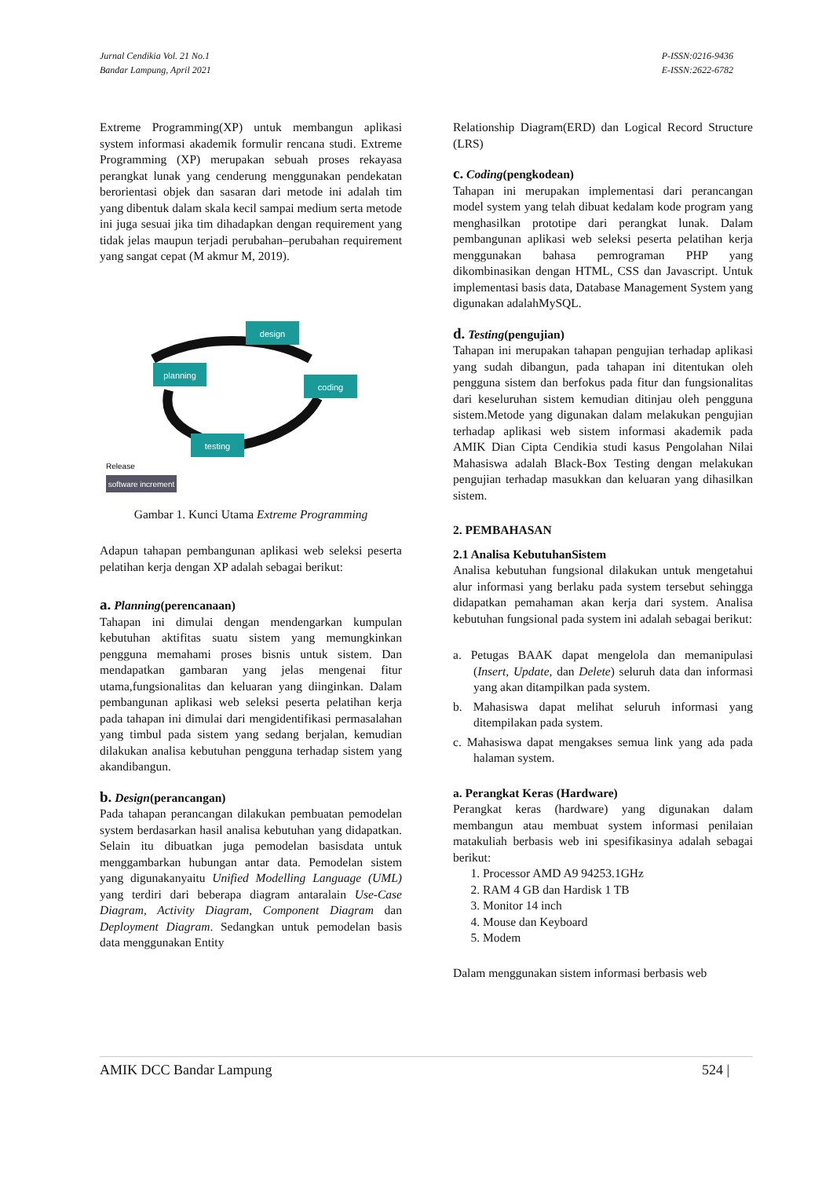Jurnal Cendikia Vol. 21 No.1
Bandar Lampung, April 2021
P-ISSN:0216-9436
E-ISSN:2622-6782
Extreme Programming(XP) untuk membangun aplikasi system informasi akademik formulir rencana studi. Extreme Programming (XP) merupakan sebuah proses rekayasa perangkat lunak yang cenderung menggunakan pendekatan berorientasi objek dan sasaran dari metode ini adalah tim yang dibentuk dalam skala kecil sampai medium serta metode ini juga sesuai jika tim dihadapkan dengan requirement yang tidak jelas maupun terjadi perubahan–perubahan requirement yang sangat cepat (M akmur M, 2019).
design
planning
coding
testing
software increment
Release
Gambar 1. Kunci Utama Extreme Programming
Adapun tahapan pembangunan aplikasi web seleksi peserta pelatihan kerja dengan XP adalah sebagai berikut:
a. Planning(perencanaan)
Tahapan ini dimulai dengan mendengarkan kumpulan kebutuhan aktifitas suatu sistem yang memungkinkan pengguna memahami proses bisnis untuk sistem. Dan mendapatkan gambaran yang jelas mengenai fitur utama,fungsionalitas dan keluaran yang diinginkan. Dalam pembangunan aplikasi web seleksi peserta pelatihan kerja pada tahapan ini dimulai dari mengidentifikasi permasalahan yang timbul pada sistem yang sedang berjalan, kemudian dilakukan analisa kebutuhan pengguna terhadap sistem yang akandibangun.
b. Design(perancangan)
Pada tahapan perancangan dilakukan pembuatan pemodelan system berdasarkan hasil analisa kebutuhan yang didapatkan. Selain itu dibuatkan juga pemodelan basisdata untuk menggambarkan hubungan antar data. Pemodelan sistem yang digunakanyaitu Unified Modelling Language (UML) yang terdiri dari beberapa diagram antaralain Use-Case Diagram, Activity Diagram, Component Diagram dan Deployment Diagram. Sedangkan untuk pemodelan basis data menggunakan Entity
Relationship Diagram(ERD) dan Logical Record Structure (LRS)
c. Coding(pengkodean)
Tahapan ini merupakan implementasi dari perancangan model system yang telah dibuat kedalam kode program yang menghasilkan prototipe dari perangkat lunak. Dalam pembangunan aplikasi web seleksi peserta pelatihan kerja menggunakan bahasa pemrograman PHP yang dikombinasikan dengan HTML, CSS dan Javascript. Untuk implementasi basis data, Database Management System yang digunakan adalahMySQL.
d. Testing(pengujian)
Tahapan ini merupakan tahapan pengujian terhadap aplikasi yang sudah dibangun, pada tahapan ini ditentukan oleh pengguna sistem dan berfokus pada fitur dan fungsionalitas dari keseluruhan sistem kemudian ditinjau oleh pengguna sistem.Metode yang digunakan dalam melakukan pengujian terhadap aplikasi web sistem informasi akademik pada AMIK Dian Cipta Cendikia studi kasus Pengolahan Nilai Mahasiswa adalah Black-Box Testing dengan melakukan pengujian terhadap masukkan dan keluaran yang dihasilkan sistem.
2. PEMBAHASAN
2.1 Analisa KebutuhanSistem
Analisa kebutuhan fungsional dilakukan untuk mengetahui alur informasi yang berlaku pada system tersebut sehingga didapatkan pemahaman akan kerja dari system. Analisa kebutuhan fungsional pada system ini adalah sebagai berikut:
a. Petugas BAAK dapat mengelola dan memanipulasi (Insert, Update, dan Delete) seluruh data dan informasi yang akan ditampilkan pada system.
b. Mahasiswa dapat melihat seluruh informasi yang ditempilakan pada system.
c. Mahasiswa dapat mengakses semua link yang ada pada halaman system.
a. Perangkat Keras (Hardware)
Perangkat keras (hardware) yang digunakan dalam membangun atau membuat system informasi penilaian matakuliah berbasis web ini spesifikasinya adalah sebagai berikut:
1. Processor AMD A9 94253.1GHz
2. RAM 4 GB dan Hardisk 1 TB
3. Monitor 14 inch
4. Mouse dan Keyboard
5. Modem
Dalam menggunakan sistem informasi berbasis web
AMIK DCC Bandar Lampung 524 |